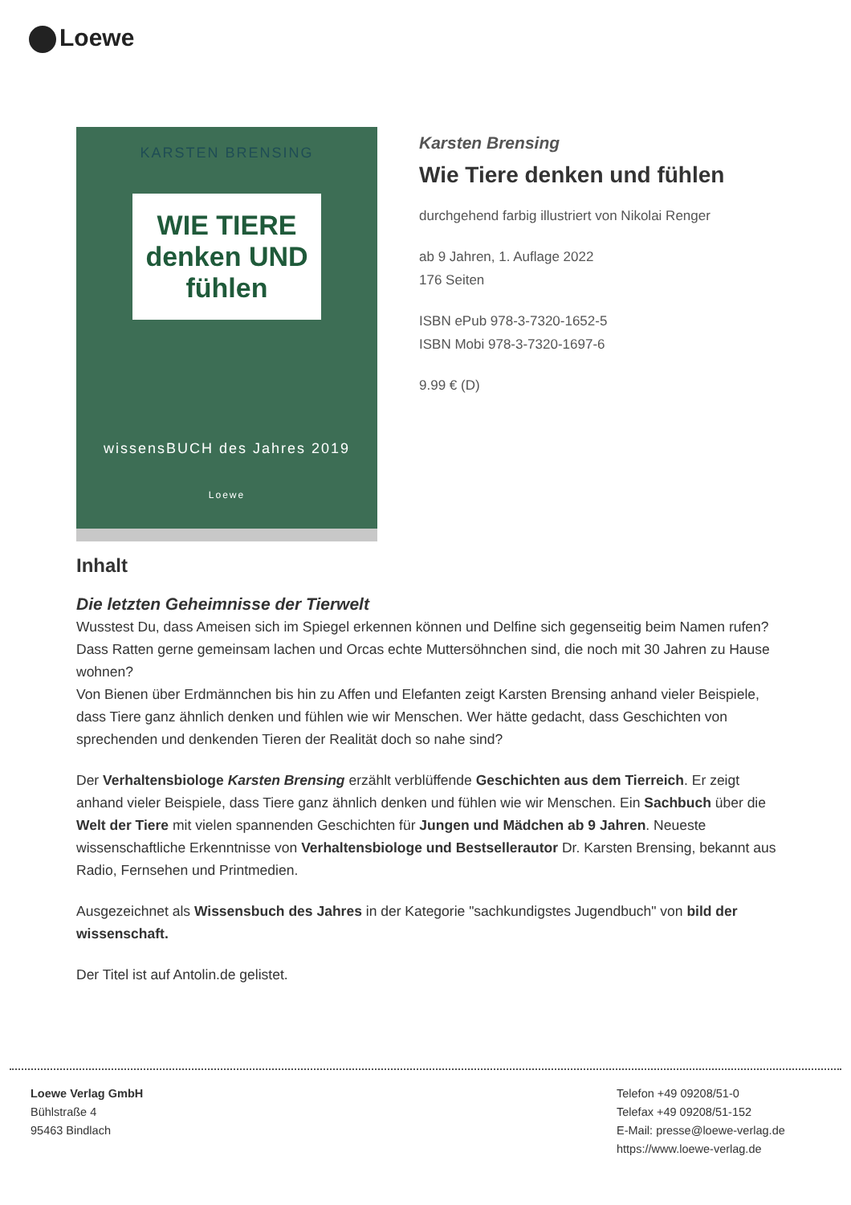Loewe
KARSTEN BRENSING
WIE TIERE denken UND fühlen
wissensBUCH des Jahres 2019
Loewe
Karsten Brensing
Wie Tiere denken und fühlen
durchgehend farbig illustriert von Nikolai Renger
ab 9 Jahren, 1. Auflage 2022
176 Seiten
ISBN ePub 978-3-7320-1652-5
ISBN Mobi 978-3-7320-1697-6
9.99 € (D)
Inhalt
Die letzten Geheimnisse der Tierwelt
Wusstest Du, dass Ameisen sich im Spiegel erkennen können und Delfine sich gegenseitig beim Namen rufen? Dass Ratten gerne gemeinsam lachen und Orcas echte Muttersöhnchen sind, die noch mit 30 Jahren zu Hause wohnen?
Von Bienen über Erdmännchen bis hin zu Affen und Elefanten zeigt Karsten Brensing anhand vieler Beispiele, dass Tiere ganz ähnlich denken und fühlen wie wir Menschen. Wer hätte gedacht, dass Geschichten von sprechenden und denkenden Tieren der Realität doch so nahe sind?
Der Verhaltensbiologe Karsten Brensing erzählt verblüffende Geschichten aus dem Tierreich. Er zeigt anhand vieler Beispiele, dass Tiere ganz ähnlich denken und fühlen wie wir Menschen. Ein Sachbuch über die Welt der Tiere mit vielen spannenden Geschichten für Jungen und Mädchen ab 9 Jahren. Neueste wissenschaftliche Erkenntnisse von Verhaltensbiologe und Bestsellerautor Dr. Karsten Brensing, bekannt aus Radio, Fernsehen und Printmedien.
Ausgezeichnet als Wissensbuch des Jahres in der Kategorie "sachkundigstes Jugendbuch" von bild der wissenschaft.
Der Titel ist auf Antolin.de gelistet.
Loewe Verlag GmbH
Bühlstraße 4
95463 Bindlach
Telefon +49 09208/51-0
Telefax +49 09208/51-152
E-Mail: presse@loewe-verlag.de
https://www.loewe-verlag.de